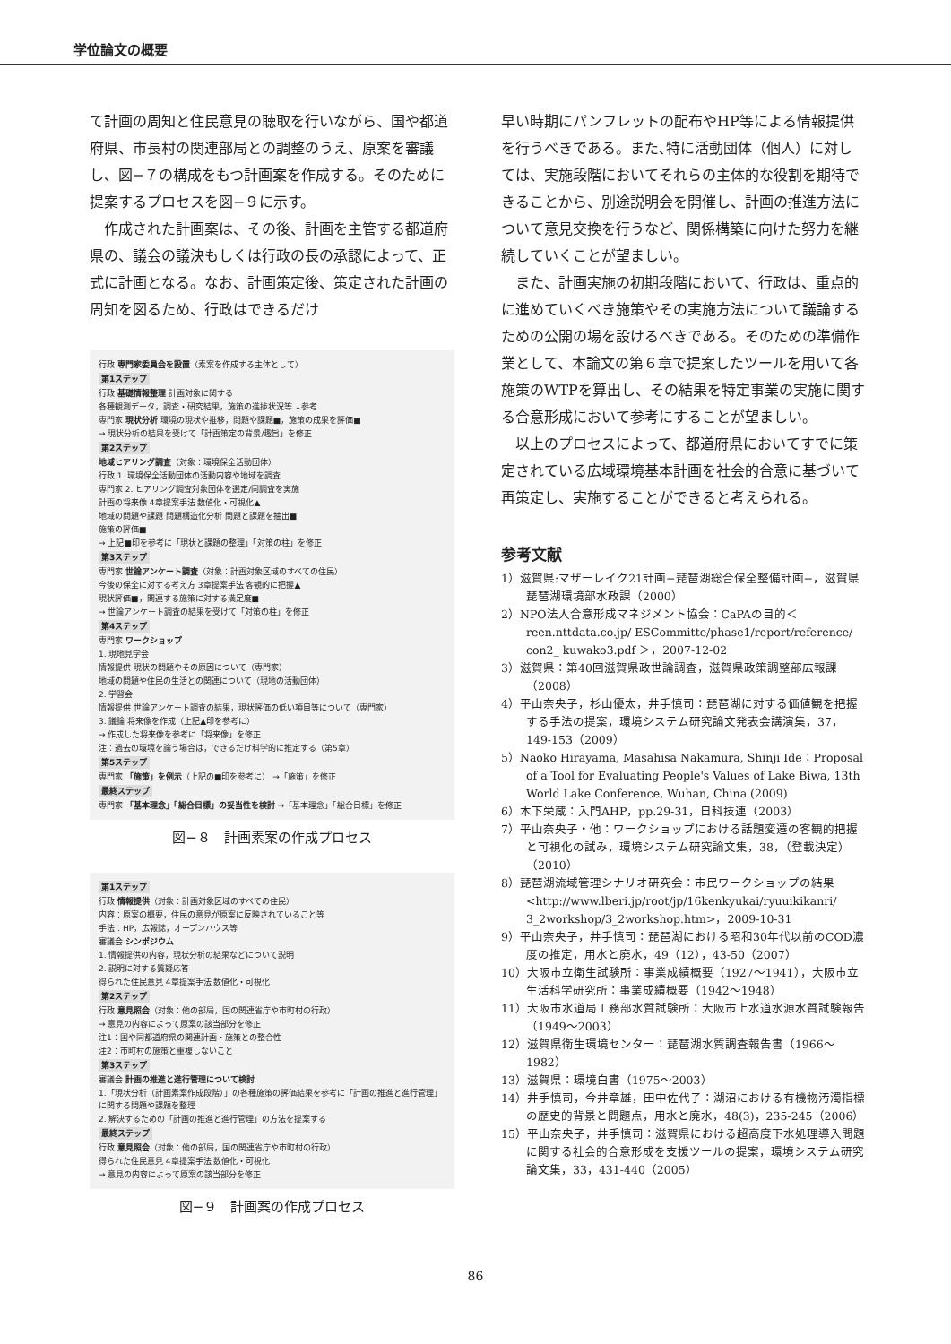学位論文の概要
て計画の周知と住民意見の聴取を行いながら、国や都道府県、市長村の関連部局との調整のうえ、原案を審議し、図−７の構成をもつ計画案を作成する。そのために提案するプロセスを図−９に示す。
作成された計画案は、その後、計画を主管する都道府県の、議会の議決もしくは行政の長の承認によって、正式に計画となる。なお、計画策定後、策定された計画の周知を図るため、行政はできるだけ
行政 専門家委員会を設置（素案を作成する主体として）
第1ステップ
行政 基礎情報整理 計画対象に関する
各種観測データ，調査・研究結果，施策の進捗状況等 ↓参考
専門家 現状分析 環境の現状や推移，問題や課題■，施策の成果を評価■
→ 現状分析の結果を受けて「計画策定の背景/趣旨」を修正
第2ステップ
地域ヒアリング調査（対象：環境保全活動団体）
行政 1. 環境保全活動団体の活動内容や地域を調査
専門家 2. ヒアリング調査対象団体を選定/同調査を実施
計画の将来像 4章提案手法 数値化・可視化▲
地域の問題や課題 問題構造化分析 問題と課題を抽出■
施策の評価■
→ 上記■印を参考に「現状と課題の整理」「対策の柱」を修正
第3ステップ
専門家 世論アンケート調査（対象：計画対象区域のすべての住民）
今後の保全に対する考え方 3章提案手法 客観的に把握▲
現状評価■，関連する施策に対する満足度■
→ 世論アンケート調査の結果を受けて「対策の柱」を修正
第4ステップ
専門家 ワークショップ
1. 現地見学会
情報提供 現状の問題やその原因について（専門家）
地域の問題や住民の生活との関連について（現地の活動団体）
2. 学習会
情報提供 世論アンケート調査の結果，現状評価の低い項目等について（専門家）
3. 議論 将来像を作成（上記▲印を参考に）
→ 作成した将来像を参考に「将来像」を修正
注：過去の環境を論う場合は，できるだけ科学的に推定する（第5章）
第5ステップ
専門家 「施策」を例示（上記の■印を参考に） →「施策」を修正
最終ステップ
専門家 「基本理念」「総合目標」の妥当性を検討 →「基本理念」「総合目標」を修正
図−８　計画素案の作成プロセス
第1ステップ
行政 情報提供（対象：計画対象区域のすべての住民）
内容：原案の概要，住民の意見が原案に反映されていること等
手法：HP，広報誌，オープンハウス等
審議会 シンポジウム
1. 情報提供の内容，現状分析の結果などについて説明
2. 説明に対する質疑応答
得られた住民意見 4章提案手法 数値化・可視化
第2ステップ
行政 意見照会（対象：他の部局，国の関連省庁や市町村の行政）
→ 意見の内容によって原案の該当部分を修正
注1：国や同都道府県の関連計画・施策との整合性
注2：市町村の施策と重複しないこと
第3ステップ
審議会 計画の推進と進行管理について検討
1.「現状分析（計画素案作成段階）」の各種施策の評価結果を参考に「計画の推進と進行管理」に関する問題や課題を整理
2. 解決するための「計画の推進と進行管理」の方法を提案する
最終ステップ
行政 意見照会（対象：他の部局，国の関連省庁や市町村の行政）
得られた住民意見 4章提案手法 数値化・可視化
→ 意見の内容によって原案の該当部分を修正
図−９　計画案の作成プロセス
早い時期にパンフレットの配布やHP等による情報提供を行うべきである。また､特に活動団体（個人）に対しては、実施段階においてそれらの主体的な役割を期待できることから、別途説明会を開催し、計画の推進方法について意見交換を行うなど、関係構築に向けた努力を継続していくことが望ましい。
また、計画実施の初期段階において、行政は、重点的に進めていくべき施策やその実施方法について議論するための公開の場を設けるべきである。そのための準備作業として、本論文の第６章で提案したツールを用いて各施策のWTPを算出し、その結果を特定事業の実施に関する合意形成において参考にすることが望ましい。
以上のプロセスによって、都道府県においてすでに策定されている広域環境基本計画を社会的合意に基づいて再策定し、実施することができると考えられる。
参考文献
1）滋賀県:マザーレイク21計画−琵琶湖総合保全整備計画−，滋賀県琵琶湖環境部水政課（2000）
2）NPO法人合意形成マネジメント協会：CaPAの目的＜reen.nttdata.co.jp/ ESCommitte/phase1/report/reference/ con2_ kuwako3.pdf ＞，2007-12-02
3）滋賀県：第40回滋賀県政世論調査，滋賀県政策調整部広報課（2008）
4）平山奈央子，杉山優太，井手慎司：琵琶湖に対する価値観を把握する手法の提案，環境システム研究論文発表会講演集，37，149-153（2009）
5）Naoko Hirayama, Masahisa Nakamura, Shinji Ide：Proposal of a Tool for Evaluating People's Values of Lake Biwa, 13th World Lake Conference, Wuhan, China (2009)
6）木下栄蔵：入門AHP，pp.29-31，日科技連（2003）
7）平山奈央子・他：ワークショップにおける話題変遷の客観的把握と可視化の試み，環境システム研究論文集，38，（登載決定）（2010）
8）琵琶湖流域管理シナリオ研究会：市民ワークショップの結果<http://www.lberi.jp/root/jp/16kenkyukai/ryuuikikanri/ 3_2workshop/3_2workshop.htm>，2009-10-31
9）平山奈央子，井手慎司：琵琶湖における昭和30年代以前のCOD濃度の推定，用水と廃水，49（12），43-50（2007）
10）大阪市立衛生試験所：事業成績概要（1927〜1941），大阪市立生活科学研究所：事業成績概要（1942〜1948）
11）大阪市水道局工務部水質試験所：大阪市上水道水源水質試験報告（1949〜2003）
12）滋賀県衛生環境センター：琵琶湖水質調査報告書（1966〜1982）
13）滋賀県：環境白書（1975〜2003）
14）井手慎司，今井章雄，田中佐代子：湖沼における有機物汚濁指標の歴史的背景と問題点，用水と廃水，48(3)，235-245（2006）
15）平山奈央子，井手慎司：滋賀県における超高度下水処理導入問題に関する社会的合意形成を支援ツールの提案，環境システム研究論文集，33，431-440（2005）
86